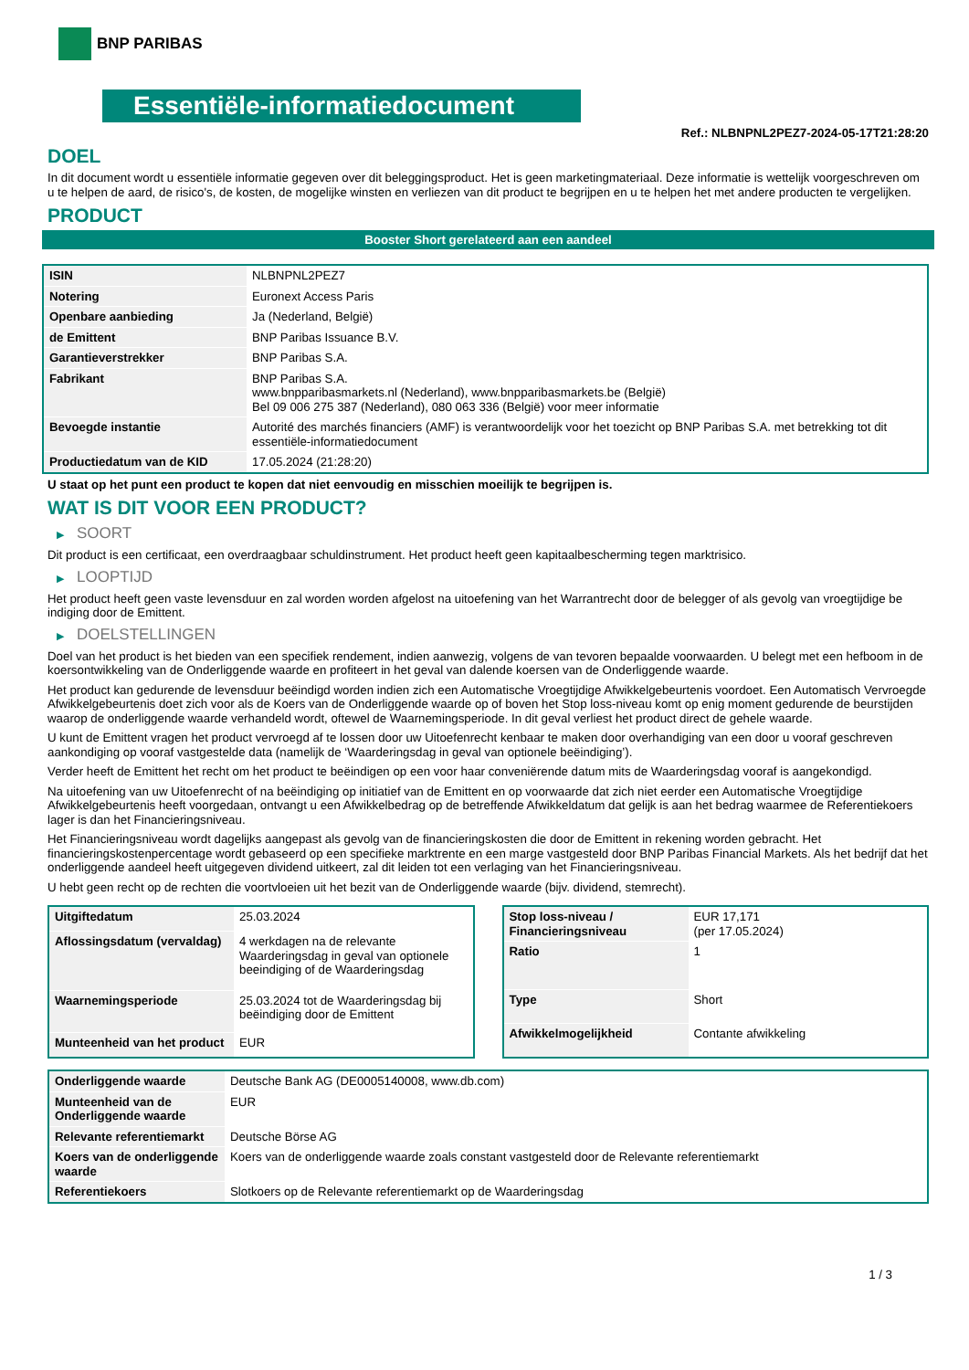BNP PARIBAS
Essentiële-informatiedocument
Ref.: NLBNPNL2PEZ7-2024-05-17T21:28:20
DOEL
In dit document wordt u essentiële informatie gegeven over dit beleggingsproduct. Het is geen marketingmateriaal. Deze informatie is wettelijk voorgeschreven om u te helpen de aard, de risico's, de kosten, de mogelijke winsten en verliezen van dit product te begrijpen en u te helpen het met andere producten te vergelijken.
PRODUCT
Booster Short gerelateerd aan een aandeel
| ISIN | NLBNPNL2PEZ7 |
| Notering | Euronext Access Paris |
| Openbare aanbieding | Ja (Nederland, België) |
| de Emittent | BNP Paribas Issuance B.V. |
| Garantieverstrekker | BNP Paribas S.A. |
| Fabrikant | BNP Paribas S.A. www.bnpparibasmarkets.nl (Nederland), www.bnpparibasmarkets.be (België) Bel 09 006 275 387 (Nederland), 080 063 336 (België) voor meer informatie |
| Bevoegde instantie | Autorité des marchés financiers (AMF) is verantwoordelijk voor het toezicht op BNP Paribas S.A. met betrekking tot dit essentiële-informatiedocument |
| Productiedatum van de KID | 17.05.2024 (21:28:20) |
U staat op het punt een product te kopen dat niet eenvoudig en misschien moeilijk te begrijpen is.
WAT IS DIT VOOR EEN PRODUCT?
▶ SOORT
Dit product is een certificaat, een overdraagbaar schuldinstrument. Het product heeft geen kapitaalbescherming tegen marktrisico.
▶ LOOPTIJD
Het product heeft geen vaste levensduur en zal worden worden afgelost na uitoefening van het Warrantrecht door de belegger of als gevolg van vroegtijdige be indiging door de Emittent.
▶ DOELSTELLINGEN
Doel van het product is het bieden van een specifiek rendement, indien aanwezig, volgens de van tevoren bepaalde voorwaarden. U belegt met een hefboom in de koersontwikkeling van de Onderliggende waarde en profiteert in het geval van dalende koersen van de Onderliggende waarde.
Het product kan gedurende de levensduur beëindigd worden indien zich een Automatische Vroegtijdige Afwikkelgebeurtenis voordoet. Een Automatisch Vervroegde Afwikkelgebeurtenis doet zich voor als de Koers van de Onderliggende waarde op of boven het Stop loss-niveau komt op enig moment gedurende de beurstijden waarop de onderliggende waarde verhandeld wordt, oftewel de Waarnemingsperiode. In dit geval verliest het product direct de gehele waarde.
U kunt de Emittent vragen het product vervroegd af te lossen door uw Uitoefenrecht kenbaar te maken door overhandiging van een door u vooraf geschreven aankondiging op vooraf vastgestelde data (namelijk de ‘Waarderingsdag in geval van optionele beëindiging’).
Verder heeft de Emittent het recht om het product te beëindigen op een voor haar conveniërende datum mits de Waarderingsdag vooraf is aangekondigd.
Na uitoefening van uw Uitoefenrecht of na beëindiging op initiatief van de Emittent en op voorwaarde dat zich niet eerder een Automatische Vroegtijdige Afwikkelgebeurtenis heeft voorgedaan, ontvangt u een Afwikkelbedrag op de betreffende Afwikkeldatum dat gelijk is aan het bedrag waarmee de Referentiekoers lager is dan het Financieringsniveau.
Het Financieringsniveau wordt dagelijks aangepast als gevolg van de financieringskosten die door de Emittent in rekening worden gebracht. Het financieringskostenpercentage wordt gebaseerd op een specifieke marktrente en een marge vastgesteld door BNP Paribas Financial Markets. Als het bedrijf dat het onderliggende aandeel heeft uitgegeven dividend uitkeert, zal dit leiden tot een verlaging van het Financieringsniveau.
U hebt geen recht op de rechten die voortvloeien uit het bezit van de Onderliggende waarde (bijv. dividend, stemrecht).
| Uitgiftedatum | 25.03.2024 |
| Aflossingsdatum (vervaldag) | 4 werkdagen na de relevante Waarderingsdag in geval van optionele beeindiging of de Waarderingsdag |
| Waarnemingsperiode | 25.03.2024 tot de Waarderingsdag bij beëindiging door de Emittent |
| Munteenheid van het product | EUR |
| Stop loss-niveau / Financieringsniveau | EUR 17,171 (per 17.05.2024) |
| Ratio | 1 |
| Type | Short |
| Afwikkelmogelijkheid | Contante afwikkeling |
| Onderliggende waarde | Deutsche Bank AG (DE0005140008, www.db.com) |
| Munteenheid van de Onderliggende waarde | EUR |
| Relevante referentiemarkt | Deutsche Börse AG |
| Koers van de onderliggende waarde | Koers van de onderliggende waarde zoals constant vastgesteld door de Relevante referentiemarkt |
| Referentiekoers | Slotkoers op de Relevante referentiemarkt op de Waarderingsdag |
1 / 3